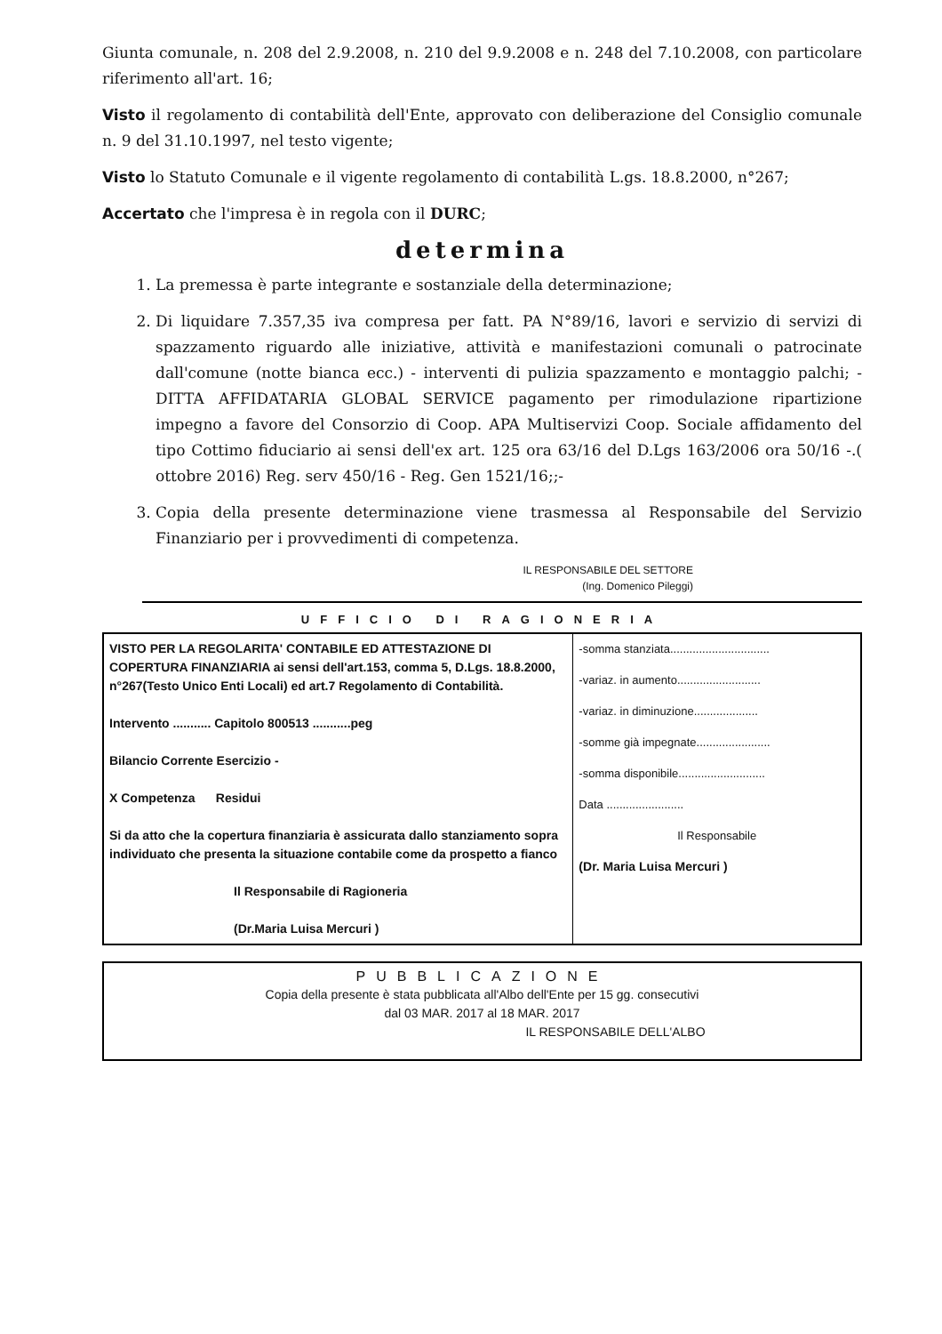Giunta comunale, n. 208 del 2.9.2008, n. 210 del 9.9.2008 e n. 248 del 7.10.2008, con particolare riferimento all'art. 16;
Visto il regolamento di contabilità dell'Ente, approvato con deliberazione del Consiglio comunale n. 9 del 31.10.1997, nel testo vigente;
Visto lo Statuto Comunale e il vigente regolamento di contabilità L.gs. 18.8.2000, n°267;
Accertato che l'impresa è in regola con il DURC;
determina
1. La premessa è parte integrante e sostanziale della determinazione;
2. Di liquidare 7.357,35 iva compresa per fatt. PA N°89/16, lavori e servizio di servizi di spazzamento riguardo alle iniziative, attività e manifestazioni comunali o patrocinate dall'comune (notte bianca ecc.) - interventi di pulizia spazzamento e montaggio palchi; - DITTA AFFIDATARIA GLOBAL SERVICE pagamento per rimodulazione ripartizione impegno a favore del Consorzio di Coop. APA Multiservizi Coop. Sociale affidamento del tipo Cottimo fiduciario ai sensi dell'ex art. 125 ora 63/16 del D.Lgs 163/2006 ora 50/16 -.( ottobre 2016) Reg. serv 450/16 - Reg. Gen 1521/16;;-
3. Copia della presente determinazione viene trasmessa al Responsabile del Servizio Finanziario per i provvedimenti di competenza.
IL RESPONSABILE DEL SETTORE
(Ing. Domenico Pileggi)
UFFICIO DI RAGIONERIA
| VISTO PER LA REGOLARITA' CONTABILE ED ATTESTAZIONE DI COPERTURA FINANZIARIA ai sensi dell'art.153, comma 5, D.Lgs. 18.8.2000, n°267(Testo Unico Enti Locali) ed art.7 Regolamento di Contabilità. Intervento ........... Capitolo 800513 ...........peg Bilancio Corrente Esercizio - X Competenza Residui Si da atto che la copertura finanziaria è assicurata dallo stanziamento sopra individuato che presenta la situazione contabile come da prospetto a fianco Il Responsabile di Ragioneria (Dr.Maria Luisa Mercuri ) | -somma stanziata............................... -variaz. in aumento.......................... -variaz. in diminuzione.................... -somme già impegnate....................... -somma disponibile........................... Data ........................ Il Responsabile (Dr. Maria Luisa Mercuri ) |
PUBBLICAZIONE
Copia della presente è stata pubblicata all'Albo dell'Ente per 15 gg. consecutivi
dal 03 MAR. 2017 al 18 MAR. 2017
IL RESPONSABILE DELL'ALBO